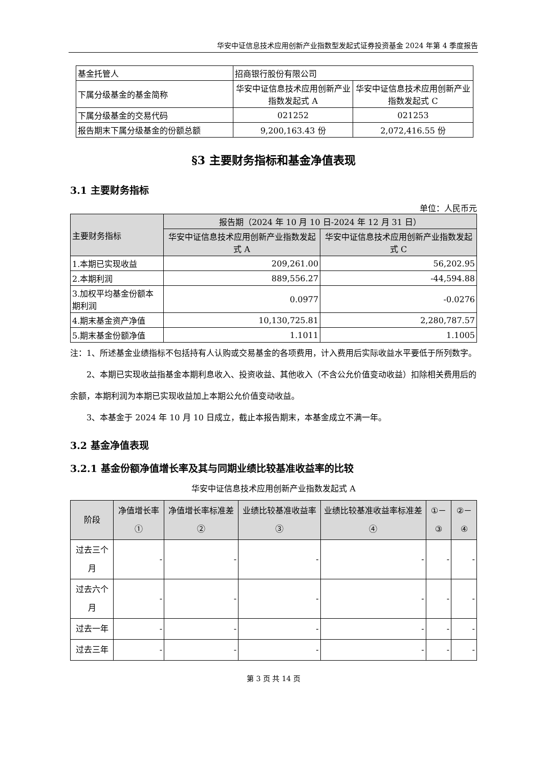华安中证信息技术应用创新产业指数型发起式证券投资基金 2024 年第 4 季度报告
| 基金托管人 | 招商银行股份有限公司 | |
| 下属分级基金的基金简称 | 华安中证信息技术应用创新产业指数发起式 A | 华安中证信息技术应用创新产业指数发起式 C |
| 下属分级基金的交易代码 | 021252 | 021253 |
| 报告期末下属分级基金的份额总额 | 9,200,163.43 份 | 2,072,416.55 份 |
§3 主要财务指标和基金净值表现
3.1 主要财务指标
单位：人民币元
| 主要财务指标 | 报告期（2024 年 10 月 10 日-2024 年 12 月 31 日） | |
| --- | --- | --- |
| | 华安中证信息技术应用创新产业指数发起式 A | 华安中证信息技术应用创新产业指数发起式 C |
| 1.本期已实现收益 | 209,261.00 | 56,202.95 |
| 2.本期利润 | 889,556.27 | -44,594.88 |
| 3.加权平均基金份额本期利润 | 0.0977 | -0.0276 |
| 4.期末基金资产净值 | 10,130,725.81 | 2,280,787.57 |
| 5.期末基金份额净值 | 1.1011 | 1.1005 |
注：1、所述基金业绩指标不包括持有人认购或交易基金的各项费用，计入费用后实际收益水平要低于所列数字。
　　2、本期已实现收益指基金本期利息收入、投资收益、其他收入（不含公允价值变动收益）扣除相关费用后的余额，本期利润为本期已实现收益加上本期公允价值变动收益。
　　3、本基金于 2024 年 10 月 10 日成立，截止本报告期末，本基金成立不满一年。
3.2 基金净值表现
3.2.1 基金份额净值增长率及其与同期业绩比较基准收益率的比较
华安中证信息技术应用创新产业指数发起式 A
| 阶段 | 净值增长率① | 净值增长率标准差② | 业绩比较基准收益率③ | 业绩比较基准收益率标准差④ | ①－③ | ②－④ |
| --- | --- | --- | --- | --- | --- | --- |
| 过去三个月 | - | - | - | - | - | - |
| 过去六个月 | - | - | - | - | - | - |
| 过去一年 | - | - | - | - | - | - |
| 过去三年 | - | - | - | - | - | - |
第 3 页 共 14 页